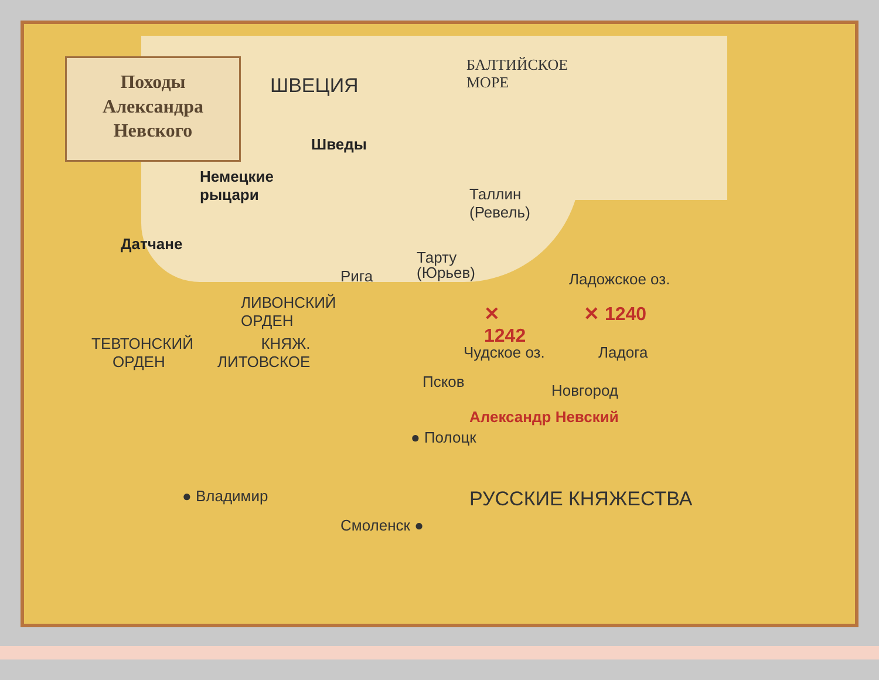Походы
Александра
Невского
ШВЕЦИЯ
БАЛТИЙСКОЕ
МОРЕ
Шведы
Немецкие
рыцари
Датчане
Таллин
(Ревель)
Тарту
(Юрьев)
Рига Ладожское оз.
ЛИВОНСКИЙ
ОРДЕН
✕ 1240
✕
1242
ТЕВТОНСКИЙ
ОРДЕН
КНЯЖ.
ЛИТОВСКОЕ
Чудское оз. Ладога
Псков Новгород
Александр Невский
● Полоцк
● Владимир РУССКИЕ КНЯЖЕСТВА
Смоленск ●